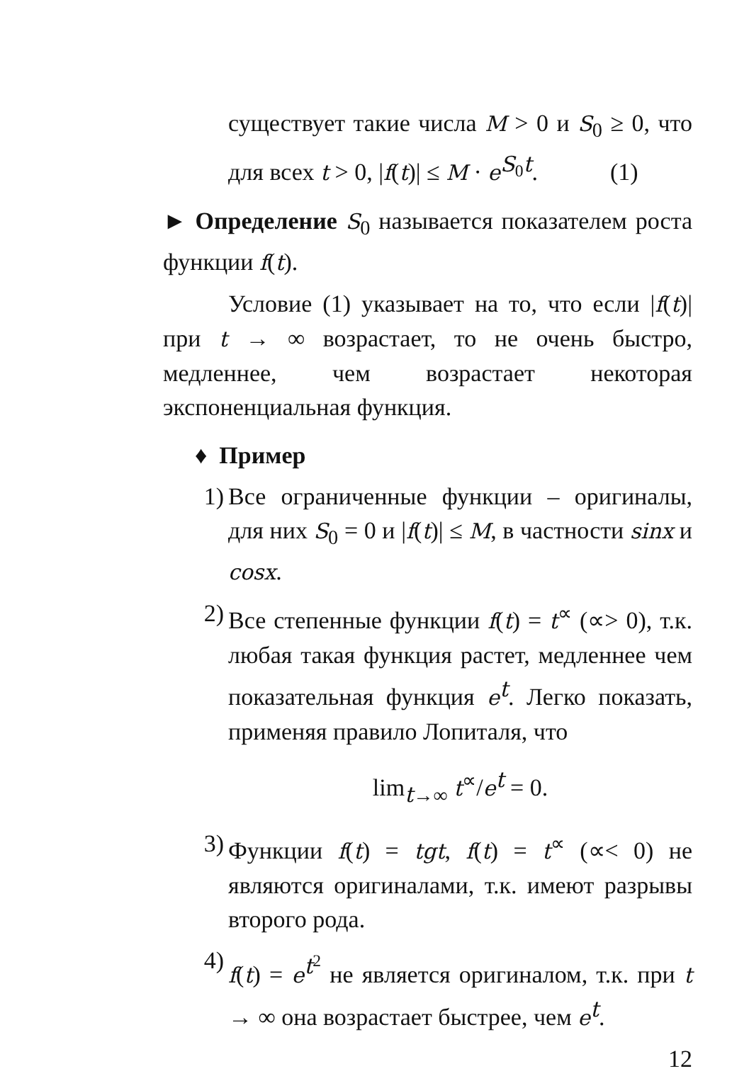существует такие числа M > 0 и S<sub>0</sub> ≥ 0, что для всех t > 0, |f(t)| ≤ M · e<sup>S<sub>0</sub>t</sup>. (1)
► Определение S<sub>0</sub> называется показателем роста функции f(t).
Условие (1) указывает на то, что если |f(t)| при t → ∞ возрастает, то не очень быстро, медленнее, чем возрастает некоторая экспоненциальная функция.
♦ Пример
1) Все ограниченные функции – оригиналы, для них S<sub>0</sub> = 0 и |f(t)| ≤ M, в частности sinx и cosx.
2) Все степенные функции f(t) = t<sup>∝</sup> (∝> 0), т.к. любая такая функция растет, медленнее чем показательная функция e<sup>t</sup>. Легко показать, применяя правило Лопиталя, что
lim<sub>t→∞</sub> t<sup>∝</sup>/e<sup>t</sup> = 0.
3) Функции f(t) = tgt, f(t) = t<sup>∝</sup> (∝< 0) не являются оригиналами, т.к. имеют разрывы второго рода.
4) f(t) = e<sup>t<sup>2</sup></sup> не является оригиналом, т.к. при t → ∞ она возрастает быстрее, чем e<sup>t</sup>.
12